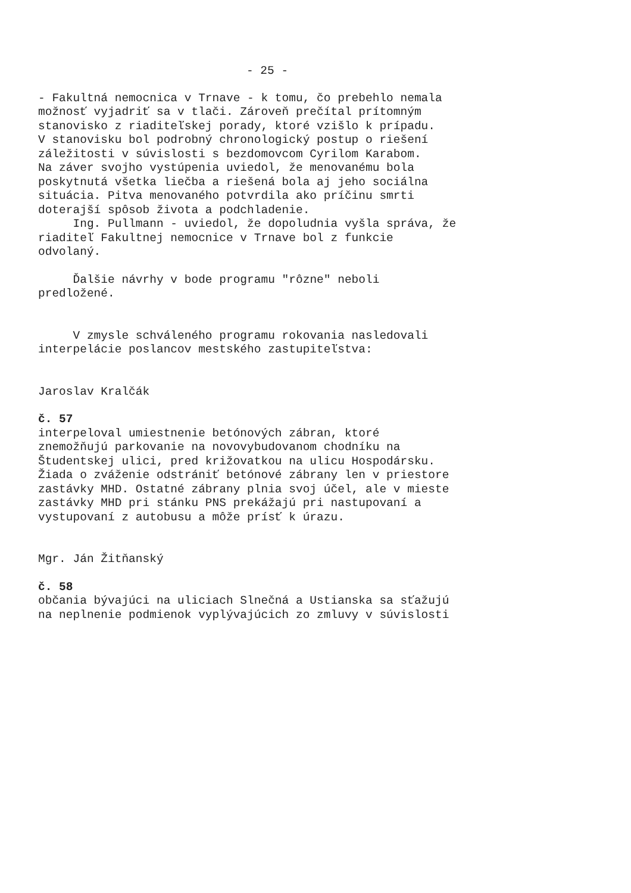- 25 -
- Fakultná nemocnica v Trnave - k tomu, čo prebehlo nemala možnosť vyjadriť sa v tlači. Zároveň prečítal prítomným stanovisko z riaditeľskej porady, ktoré vzišlo k prípadu. V stanovisku bol podrobný chronologický postup o riešení záležitosti v súvislosti s bezdomovcom Cyrilom Karabom. Na záver svojho vystúpenia uviedol, že menovanému bola poskytnutá všetka liečba a riešená bola aj jeho sociálna situácia. Pitva menovaného potvrdila ako príčinu smrti doterajší spôsob života a podchladenie. Ing. Pullmann - uviedol, že dopoludnia vyšla správa, že riaditeľ Fakultnej nemocnice v Trnave bol z funkcie odvolaný.
Ďalšie návrhy v bode programu "rôzne" neboli predložené.
V zmysle schváleného programu rokovania nasledovali interpelácie poslancov mestského zastupiteľstva:
Jaroslav Kralčák
č. 57
interpeloval umiestnenie betónových zábran, ktoré znemožňujú parkovanie na novovybudovanom chodníku na Študentskej ulici, pred križovatkou na ulicu Hospodársku. Žiada o zváženie odstrániť betónové zábrany len v priestore zastávky MHD. Ostatné zábrany plnia svoj účel, ale v mieste zastávky MHD pri stánku PNS prekážajú pri nastupovaní a vystupovaní z autobusu a môže prísť k úrazu.
Mgr. Ján Žitňanský
č. 58
občania bývajúci na uliciach Slnečná a Ustianska sa sťažujú na neplnenie podmienok vyplývajúcich zo zmluvy v súvislosti